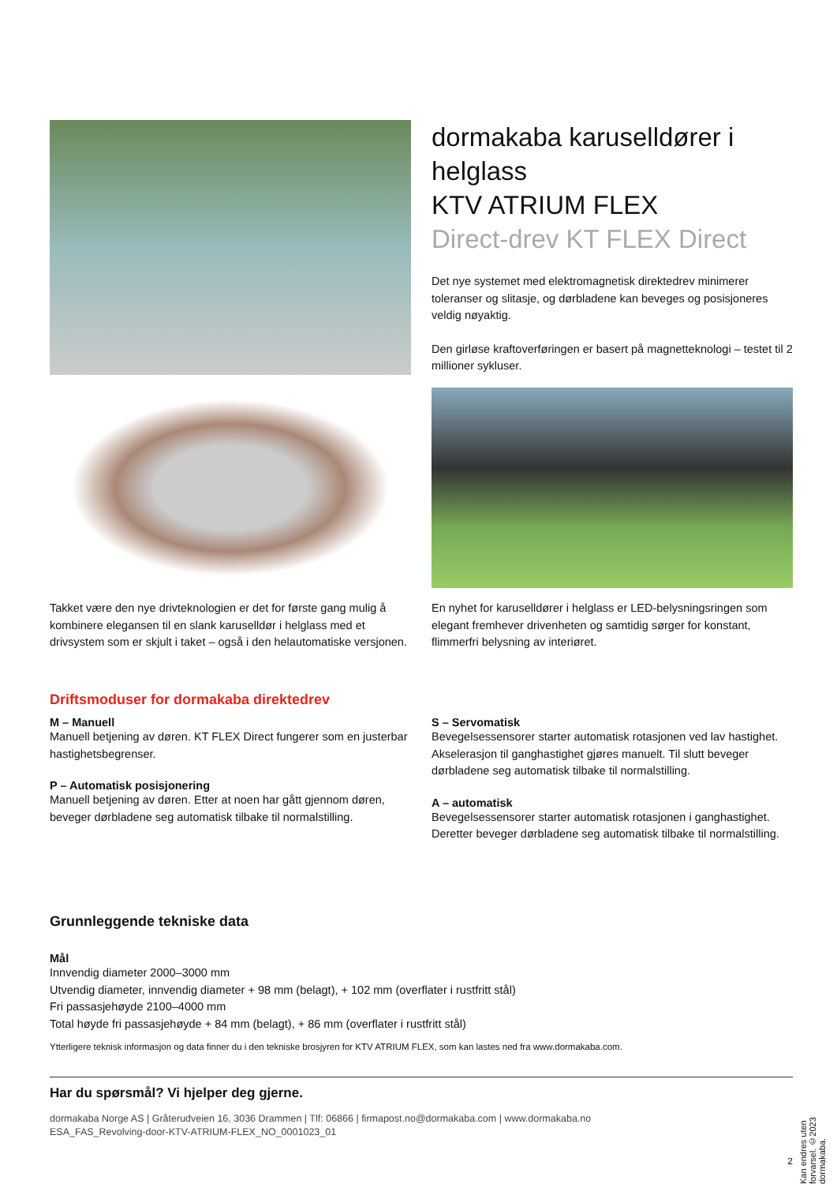dormakaba karuselldører i helglass
KTV ATRIUM FLEX
Direct-drev KT FLEX Direct
Det nye systemet med elektromagnetisk direktedrev minimerer toleranser og slitasje, og dørbladene kan beveges og posisjoneres veldig nøyaktig.
Den girløse kraftoverføringen er basert på magnetteknologi – testet til 2 millioner sykluser.
Takket være den nye drivteknologien er det for første gang mulig å kombinere elegansen til en slank karuselldør i helglass med et drivsystem som er skjult i taket – også i den helautomatiske versjonen.
En nyhet for karuselldører i helglass er LED-belysningsringen som elegant fremhever drivenheten og samtidig sørger for konstant, flimmerfri belysning av interiøret.
Driftsmoduser for dormakaba direktedrev
M – Manuell
Manuell betjening av døren. KT FLEX Direct fungerer som en justerbar hastighetsbegrenser.
P – Automatisk posisjonering
Manuell betjening av døren. Etter at noen har gått gjennom døren, beveger dørbladene seg automatisk tilbake til normalstilling.
S – Servomatisk
Bevegelsessensorer starter automatisk rotasjonen ved lav hastighet. Akselerasjon til ganghastighet gjøres manuelt. Til slutt beveger dørbladene seg automatisk tilbake til normalstilling.
A – automatisk
Bevegelsessensorer starter automatisk rotasjonen i ganghastighet. Deretter beveger dørbladene seg automatisk tilbake til normalstilling.
Grunnleggende tekniske data
Mål
Innvendig diameter 2000–3000 mm
Utvendig diameter, innvendig diameter + 98 mm (belagt), + 102 mm (overflater i rustfritt stål)
Fri passasjehøyde 2100–4000 mm
Total høyde fri passasjehøyde + 84 mm (belagt), + 86 mm (overflater i rustfritt stål)
Ytterligere teknisk informasjon og data finner du i den tekniske brosjyren for KTV ATRIUM FLEX, som kan lastes ned fra www.dormakaba.com.
Har du spørsmål? Vi hjelper deg gjerne.
dormakaba Norge AS | Gråterudveien 16, 3036 Drammen | Tlf: 06866 | firmapost.no@dormakaba.com | www.dormakaba.no
ESA_FAS_Revolving-door-KTV-ATRIUM-FLEX_NO_0001023_01
2
Kan endres uten forvarsel. ©2023 dormakaba.